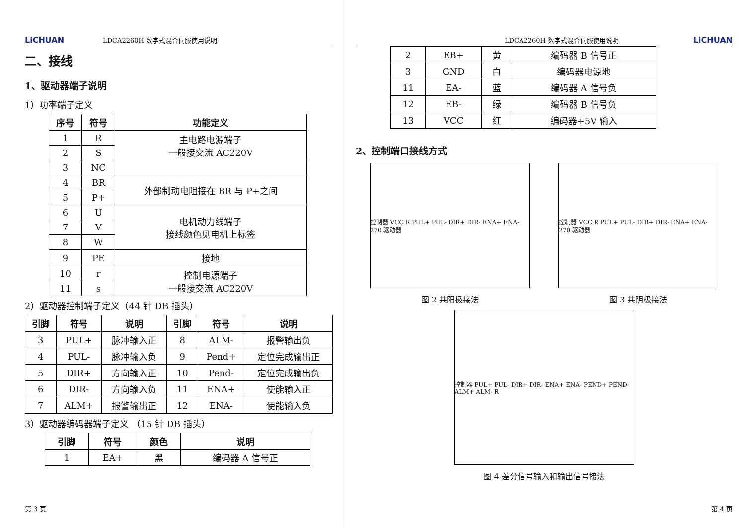LiCHUAN LDCA2260H 数字式混合伺服使用说明
二、接线
1、驱动器端子说明
1）功率端子定义
| 序号 | 符号 | 功能定义 |
| --- | --- | --- |
| 1 | R | 主电路电源端子 一般接交流 AC220V |
| 2 | S | |
| 3 | NC | |
| 4 | BR | 外部制动电阻接在 BR 与 P+之间 |
| 5 | P+ | |
| 6 | U | 电机动力线端子 接线颜色见电机上标签 |
| 7 | V | |
| 8 | W | |
| 9 | PE | 接地 |
| 10 | r | 控制电源端子 一般接交流 AC220V |
| 11 | s | |
2）驱动器控制端子定义（44 针 DB 插头）
| 引脚 | 符号 | 说明 | 引脚 | 符号 | 说明 |
| --- | --- | --- | --- | --- | --- |
| 3 | PUL+ | 脉冲输入正 | 8 | ALM- | 报警输出负 |
| 4 | PUL- | 脉冲输入负 | 9 | Pend+ | 定位完成输出正 |
| 5 | DIR+ | 方向输入正 | 10 | Pend- | 定位完成输出负 |
| 6 | DIR- | 方向输入负 | 11 | ENA+ | 使能输入正 |
| 7 | ALM+ | 报警输出正 | 12 | ENA- | 使能输入负 |
3）驱动器编码器端子定义 （15 针 DB 插头）
| 引脚 | 符号 | 颜色 | 说明 |
| --- | --- | --- | --- |
| 1 | EA+ | 黑 | 编码器 A 信号正 |
第 3 页
LDCA2260H 数字式混合伺服使用说明 LiCHUAN
| 2 | EB+ | 黄 | 编码器 B 信号正 |
| 3 | GND | 白 | 编码器电源地 |
| 11 | EA- | 蓝 | 编码器 A 信号负 |
| 12 | EB- | 绿 | 编码器 B 信号负 |
| 13 | VCC | 红 | 编码器+5V 输入 |
2、控制端口接线方式
控制器 VCC R PUL+ PUL- DIR+ DIR- ENA+ ENA- 270 驱动器
控制器 VCC R PUL+ PUL- DIR+ DIR- ENA+ ENA- 270 驱动器
图 2 共阳极接法 图 3 共阴极接法
控制器 PUL+ PUL- DIR+ DIR- ENA+ ENA- PEND+ PEND- ALM+ ALM- R
图 4 差分信号输入和输出信号接法
第 4 页